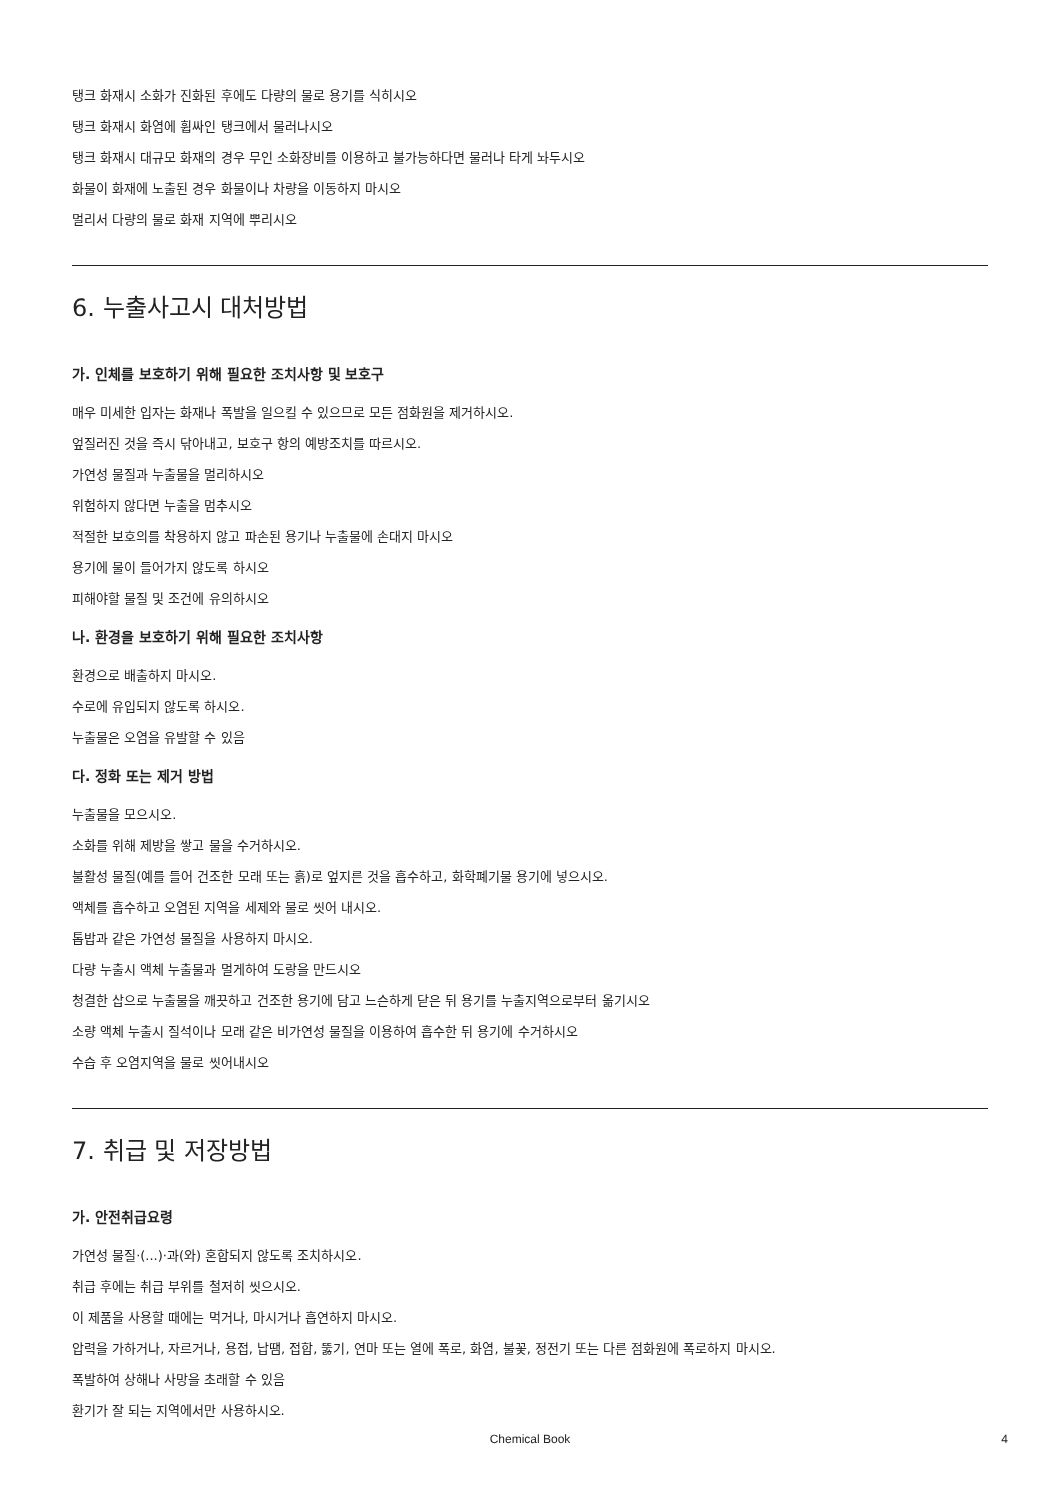탱크 화재시 소화가 진화된 후에도 다량의 물로 용기를 식히시오
탱크 화재시 화염에 휩싸인 탱크에서 물러나시오
탱크 화재시 대규모 화재의 경우 무인 소화장비를 이용하고 불가능하다면 물러나 타게 놔두시오
화물이 화재에 노출된 경우 화물이나 차량을 이동하지 마시오
멀리서 다량의 물로 화재 지역에 뿌리시오
6. 누출사고시 대처방법
가. 인체를 보호하기 위해 필요한 조치사항 및 보호구
매우 미세한 입자는 화재나 폭발을 일으킬 수 있으므로 모든 점화원을 제거하시오.
엎질러진 것을 즉시 닦아내고, 보호구 항의 예방조치를 따르시오.
가연성 물질과 누출물을 멀리하시오
위험하지 않다면 누출을 멈추시오
적절한 보호의를 착용하지 않고 파손된 용기나 누출물에 손대지 마시오
용기에 물이 들어가지 않도록 하시오
피해야할 물질 및 조건에 유의하시오
나. 환경을 보호하기 위해 필요한 조치사항
환경으로 배출하지 마시오.
수로에 유입되지 않도록 하시오.
누출물은 오염을 유발할 수 있음
다. 정화 또는 제거 방법
누출물을 모으시오.
소화를 위해 제방을 쌓고 물을 수거하시오.
불활성 물질(예를 들어 건조한 모래 또는 흙)로 엎지른 것을 흡수하고, 화학폐기물 용기에 넣으시오.
액체를 흡수하고 오염된 지역을 세제와 물로 씻어 내시오.
톱밥과 같은 가연성 물질을 사용하지 마시오.
다량 누출시 액체 누출물과 멀게하여 도랑을 만드시오
청결한 삽으로 누출물을 깨끗하고 건조한 용기에 담고 느슨하게 닫은 뒤 용기를 누출지역으로부터 옮기시오
소량 액체 누출시 질석이나 모래 같은 비가연성 물질을 이용하여 흡수한 뒤 용기에 수거하시오
수습 후 오염지역을 물로 씻어내시오
7. 취급 및 저장방법
가. 안전취급요령
가연성 물질·(...)·과(와) 혼합되지 않도록 조치하시오.
취급 후에는 취급 부위를 철저히 씻으시오.
이 제품을 사용할 때에는 먹거나, 마시거나 흡연하지 마시오.
압력을 가하거나, 자르거나, 용접, 납땜, 접합, 뚫기, 연마 또는 열에 폭로, 화염, 불꽃, 정전기 또는 다른 점화원에 폭로하지 마시오.
폭발하여 상해나 사망을 초래할 수 있음
환기가 잘 되는 지역에서만 사용하시오.
Chemical Book
4